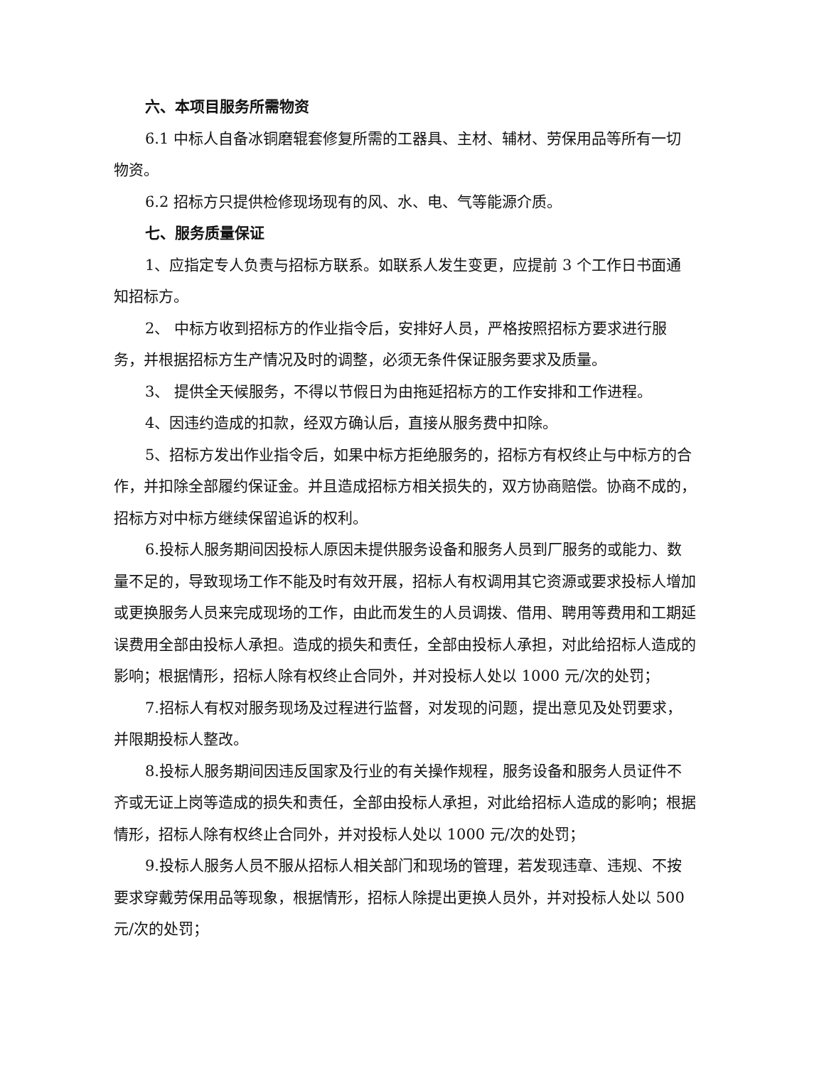六、本项目服务所需物资
6.1 中标人自备冰铜磨辊套修复所需的工器具、主材、辅材、劳保用品等所有一切物资。
6.2 招标方只提供检修现场现有的风、水、电、气等能源介质。
七、服务质量保证
1、应指定专人负责与招标方联系。如联系人发生变更，应提前 3 个工作日书面通知招标方。
2、 中标方收到招标方的作业指令后，安排好人员，严格按照招标方要求进行服务，并根据招标方生产情况及时的调整，必须无条件保证服务要求及质量。
3、 提供全天候服务，不得以节假日为由拖延招标方的工作安排和工作进程。
4、因违约造成的扣款，经双方确认后，直接从服务费中扣除。
5、招标方发出作业指令后，如果中标方拒绝服务的，招标方有权终止与中标方的合作，并扣除全部履约保证金。并且造成招标方相关损失的，双方协商赔偿。协商不成的，招标方对中标方继续保留追诉的权利。
6.投标人服务期间因投标人原因未提供服务设备和服务人员到厂服务的或能力、数量不足的，导致现场工作不能及时有效开展，招标人有权调用其它资源或要求投标人增加或更换服务人员来完成现场的工作，由此而发生的人员调拨、借用、聘用等费用和工期延误费用全部由投标人承担。造成的损失和责任，全部由投标人承担，对此给招标人造成的影响；根据情形，招标人除有权终止合同外，并对投标人处以 1000 元/次的处罚；
7.招标人有权对服务现场及过程进行监督，对发现的问题，提出意见及处罚要求，并限期投标人整改。
8.投标人服务期间因违反国家及行业的有关操作规程，服务设备和服务人员证件不齐或无证上岗等造成的损失和责任，全部由投标人承担，对此给招标人造成的影响；根据情形，招标人除有权终止合同外，并对投标人处以 1000 元/次的处罚；
9.投标人服务人员不服从招标人相关部门和现场的管理，若发现违章、违规、不按要求穿戴劳保用品等现象，根据情形，招标人除提出更换人员外，并对投标人处以 500 元/次的处罚；